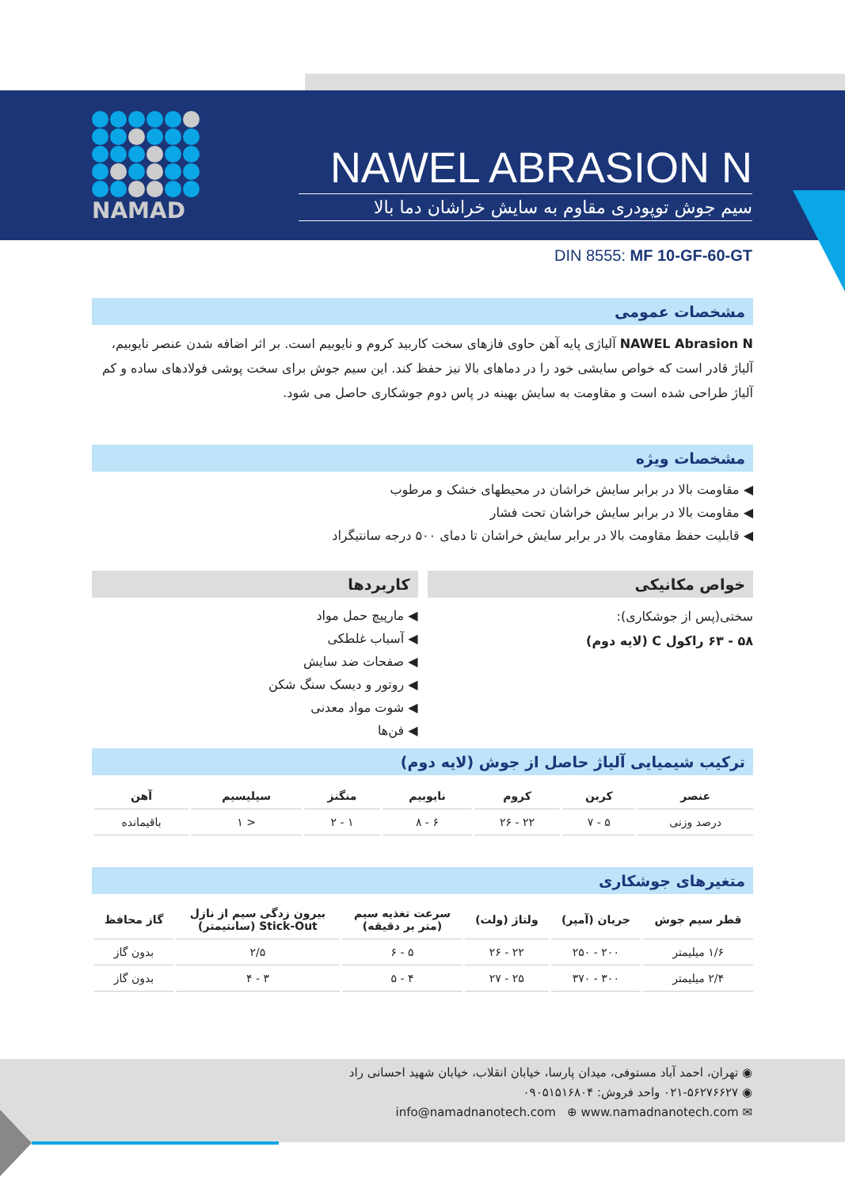NAMAD
NAWEL ABRASION N
سیم جوش توپودری مقاوم به سایش خراشان دما بالا
DIN 8555: MF 10-GF-60-GT
مشخصات عمومی
NAWEL Abrasion N آلیاژی پایه آهن حاوی فازهای سخت کاربید کروم و نایوبیم است. بر اثر اضافه شدن عنصر نایوبیم، آلیاژ قادر است که خواص سایشی خود را در دماهای بالا نیز حفظ کند. این سیم جوش برای سخت پوشی فولادهای ساده و کم آلیاژ طراحی شده است و مقاومت به سایش بهینه در پاس دوم جوشکاری حاصل می شود.
مشخصات ویژه
◀ مقاومت بالا در برابر سایش خراشان در محیطهای خشک و مرطوب
◀ مقاومت بالا در برابر سایش خراشان تحت فشار
◀ قابلیت حفظ مقاومت بالا در برابر سایش خراشان تا دمای ۵۰۰ درجه سانتیگراد
خواص مکانیکی
سختی(پس از جوشکاری):
۵۸ - ۶۳ راکول C (لایه دوم)
کاربردها
◀ مارپیچ حمل مواد
◀ آسیاب غلطکی
◀ صفحات ضد سایش
◀ روتور و دیسک سنگ شکن
◀ شوت مواد معدنی
◀ فن‌ها
ترکیب شیمیایی آلیاژ حاصل از جوش (لایه دوم)
| عنصر | کربن | کروم | نایوبیم | منگنز | سیلیسیم | آهن |
| --- | --- | --- | --- | --- | --- | --- |
| درصد وزنی | ۵ - ۷ | ۲۲ - ۲۶ | ۶ - ۸ | ۱ - ۲ | < ۱ | باقیمانده |
متغیرهای جوشکاری
| قطر سیم جوش | جریان (آمپر) | ولتاژ (ولت) | سرعت تغذیه سیم (متر بر دقیقه) | بیرون زدگی سیم از نازل Stick-Out (سانتیمتر) | گاز محافظ |
| --- | --- | --- | --- | --- | --- |
| ۱/۶ میلیمتر | ۲۰۰ - ۲۵۰ | ۲۲ - ۲۶ | ۵ - ۶ | ۲/۵ | بدون گاز |
| ۲/۴ میلیمتر | ۳۰۰ - ۳۷۰ | ۲۵ - ۲۷ | ۴ - ۵ | ۳ - ۴ | بدون گاز |
◉ تهران، احمد آباد مستوفی، میدان پارسا، خیابان انقلاب، خیابان شهید احسانی راد
◉ ۰۲۱-۵۶۲۷۶۶۲۷ واحد فروش: ۰۹۰۵۱۵۱۶۸۰۴
✉ info@namadnanotech.com ⊕ www.namadnanotech.com